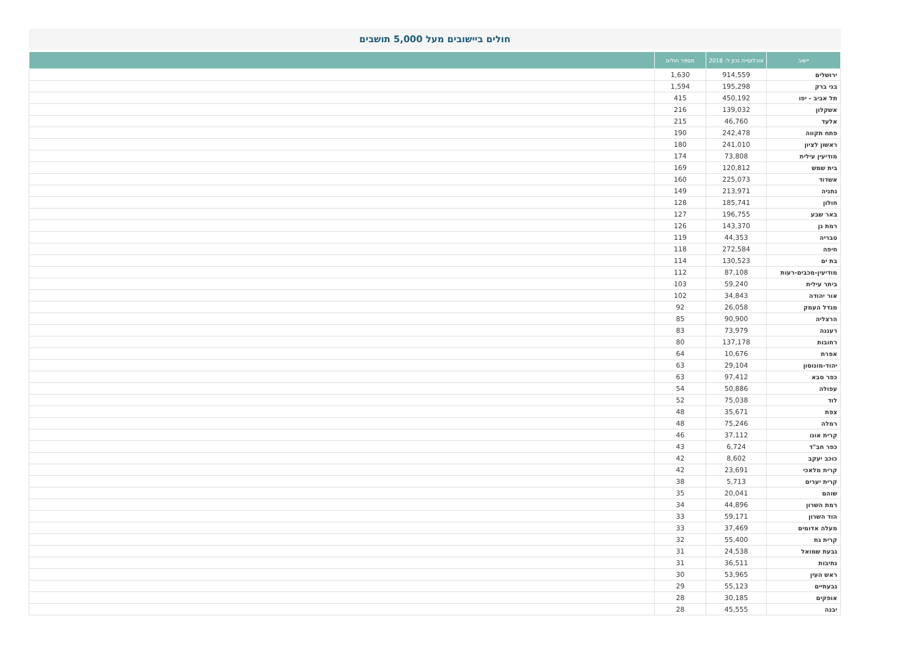חולים ביישובים מעל 5,000 תושבים
| יישוב | אוכלוסייה נכון ל- 2018 | מספר חולים | |
| --- | --- | --- | --- |
| ירושלים | 914,559 | 1,630 | |
| בני ברק | 195,298 | 1,594 | |
| תל אביב - יפו | 450,192 | 415 | |
| אשקלון | 139,032 | 216 | |
| אלעד | 46,760 | 215 | |
| פתח תקווה | 242,478 | 190 | |
| ראשון לציון | 241,010 | 180 | |
| מודיעין עילית | 73,808 | 174 | |
| בית שמש | 120,812 | 169 | |
| אשדוד | 225,073 | 160 | |
| נתניה | 213,971 | 149 | |
| חולון | 185,741 | 128 | |
| באר שבע | 196,755 | 127 | |
| רמת גן | 143,370 | 126 | |
| טבריה | 44,353 | 119 | |
| חיפה | 272,584 | 118 | |
| בת ים | 130,523 | 114 | |
| מודיעין-מכבים-רעות | 87,108 | 112 | |
| ביתר עילית | 59,240 | 103 | |
| אור יהודה | 34,843 | 102 | |
| מגדל העמק | 26,058 | 92 | |
| הרצליה | 90,900 | 85 | |
| רעננה | 73,979 | 83 | |
| רחובות | 137,178 | 80 | |
| אפרת | 10,676 | 64 | |
| יהוד-מונוסון | 29,104 | 63 | |
| כפר סבא | 97,412 | 63 | |
| עפולה | 50,886 | 54 | |
| לוד | 75,038 | 52 | |
| צפת | 35,671 | 48 | |
| רמלה | 75,246 | 48 | |
| קרית אונו | 37,112 | 46 | |
| כפר חב"ד | 6,724 | 43 | |
| כוכב יעקב | 8,602 | 42 | |
| קרית מלאכי | 23,691 | 42 | |
| קרית יערים | 5,713 | 38 | |
| שוהם | 20,041 | 35 | |
| רמת השרון | 44,896 | 34 | |
| הוד השרון | 59,171 | 33 | |
| מעלה אדומים | 37,469 | 33 | |
| קרית גת | 55,400 | 32 | |
| גבעת שמואל | 24,538 | 31 | |
| נתיבות | 36,511 | 31 | |
| ראש העין | 53,965 | 30 | |
| גבעתיים | 55,123 | 29 | |
| אופקים | 30,185 | 28 | |
| יבנה | 45,555 | 28 | |